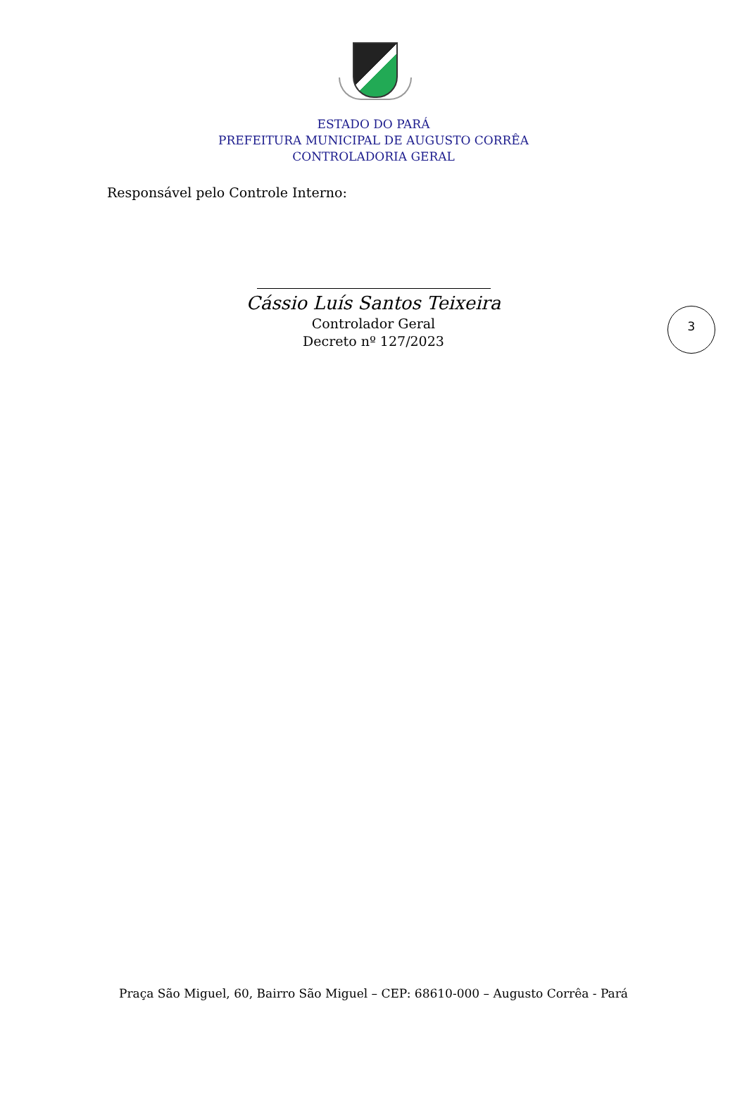ESTADO DO PARÁ
PREFEITURA MUNICIPAL DE AUGUSTO CORRÊA
CONTROLADORIA GERAL
Responsável pelo Controle Interno:
3
Cássio Luís Santos Teixeira
Controlador Geral
Decreto nº 127/2023
Praça São Miguel, 60, Bairro São Miguel – CEP: 68610-000 – Augusto Corrêa - Pará